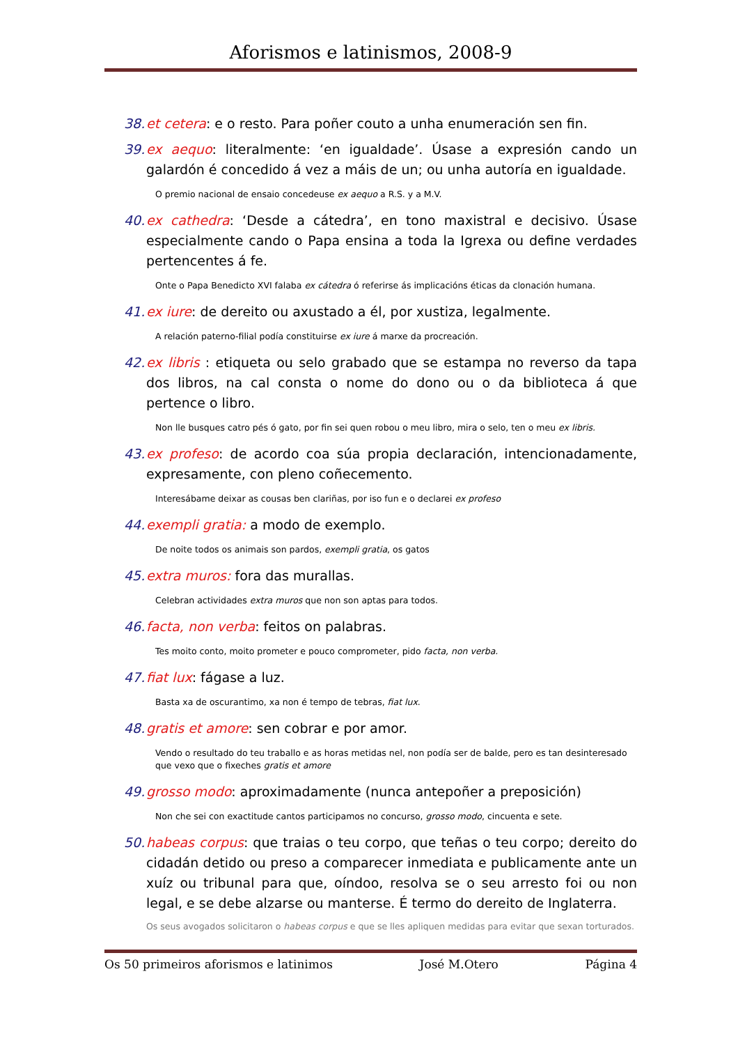Aforismos e latinismos, 2008-9
38. et cetera: e o resto. Para poñer couto a unha enumeración sen fin.
39. ex aequo: literalmente: ‘en igualdade’. Úsase a expresión cando un galardón é concedido á vez a máis de un; ou unha autoría en igualdade.
O premio nacional de ensaio concedeuse ex aequo a R.S. y a M.V.
40. ex cathedra: ‘Desde a cátedra’, en tono maxistral e decisivo. Úsase especialmente cando o Papa ensina a toda la Igrexa ou define verdades pertencentes á fe.
Onte o Papa Benedicto XVI falaba ex cátedra ó referirse ás implicacións éticas da clonación humana.
41. ex iure: de dereito ou axustado a él, por xustiza, legalmente.
A relación paterno-filial podía constituirse ex iure á marxe da procreación.
42. ex libris : etiqueta ou selo grabado que se estampa no reverso da tapa dos libros, na cal consta o nome do dono ou o da biblioteca á que pertence o libro.
Non lle busques catro pés ó gato, por fin sei quen robou o meu libro, mira o selo, ten o meu ex libris.
43. ex profeso: de acordo coa súa propia declaración, intencionadamente, expresamente, con pleno coñecemento.
Interesábame deixar as cousas ben clariñas, por iso fun e o declarei ex profeso
44. exempli gratia: a modo de exemplo.
De noite todos os animais son pardos, exempli gratia, os gatos
45. extra muros: fora das murallas.
Celebran actividades extra muros que non son aptas para todos.
46. facta, non verba: feitos on palabras.
Tes moito conto, moito prometer e pouco comprometer, pido facta, non verba.
47. fiat lux: fágase a luz.
Basta xa de oscurantimo, xa non é tempo de tebras, fiat lux.
48. gratis et amore: sen cobrar e por amor.
Vendo o resultado do teu traballo e as horas metidas nel, non podía ser de balde, pero es tan desinteresado que vexo que o fixeches gratis et amore
49. grosso modo: aproximadamente (nunca antepoñer a preposición)
Non che sei con exactitude cantos participamos no concurso, grosso modo, cincuenta e sete.
50. habeas corpus: que traias o teu corpo, que teñas o teu corpo; dereito do cidadán detido ou preso a comparecer inmediata e publicamente ante un xuíz ou tribunal para que, oíndoo, resolva se o seu arresto foi ou non legal, e se debe alzarse ou manterse. É termo do dereito de Inglaterra.
Os seus avogados solicitaron o habeas corpus e que se lles apliquen medidas para evitar que sexan torturados.
Os 50 primeiros aforismos e latinimos José M.Otero Página 4